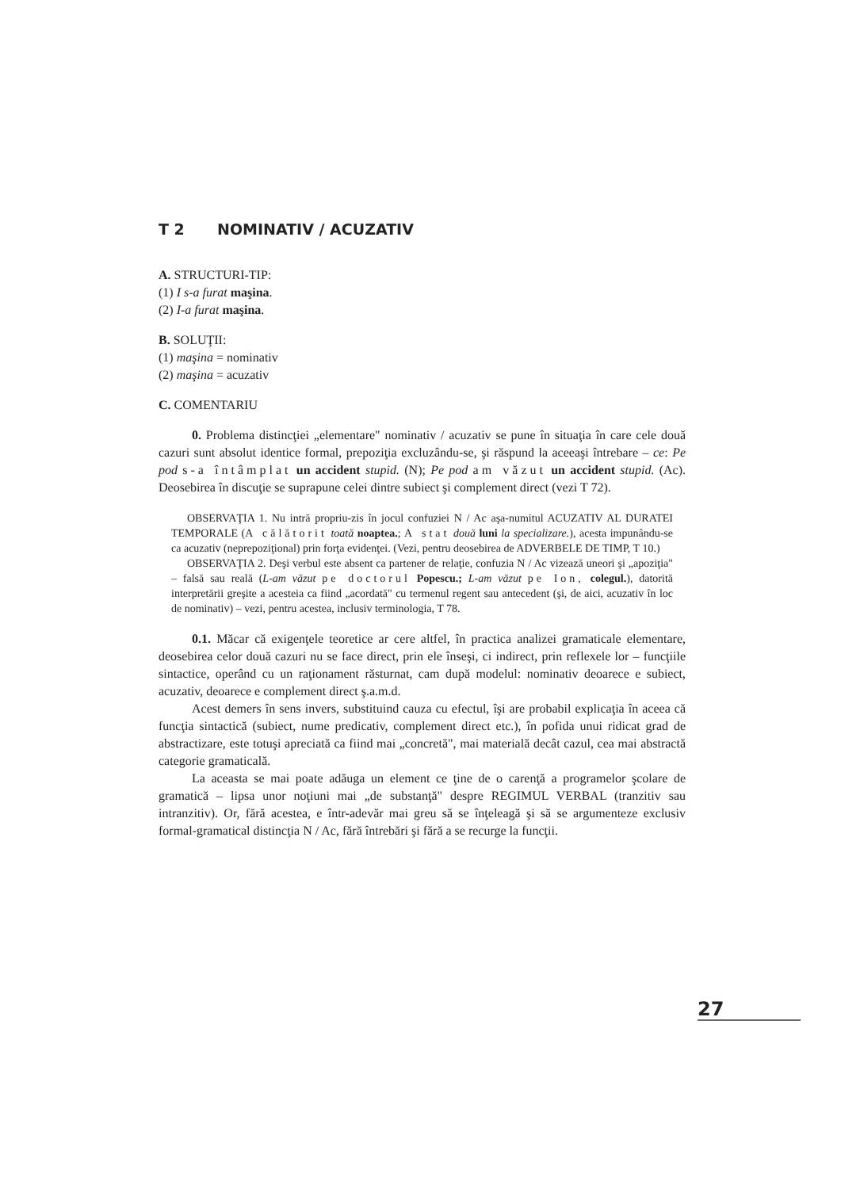T 2 NOMINATIV / ACUZATIV
A. STRUCTURI-TIP:
(1) I s-a furat maşina.
(2) I-a furat maşina.
B. SOLUŢII:
(1) maşina = nominativ
(2) maşina = acuzativ
C. COMENTARIU
0. Problema distincţiei „elementare" nominativ / acuzativ se pune în situaţia în care cele două cazuri sunt absolut identice formal, prepoziţia excluzându-se, şi răspund la aceeaşi întrebare – ce: Pe pod s-a întâmplat un accident stupid. (N); Pe pod am văzut un accident stupid. (Ac). Deosebirea în discuţie se suprapune celei dintre subiect şi complement direct (vezi T 72).
OBSERVAŢIA 1. Nu intră propriu-zis în jocul confuziei N / Ac aşa-numitul ACUZATIV AL DURATEI TEMPORALE (A călătorit toată noaptea.; A stat două luni la specializare.), acesta impunându-se ca acuzativ (neprepoziţional) prin forţa evidenţei. (Vezi, pentru deosebirea de ADVERBELE DE TIMP, T 10.)
OBSERVAŢIA 2. Deşi verbul este absent ca partener de relaţie, confuzia N / Ac vizează uneori şi „apoziţia" – falsă sau reală (L-am văzut pe doctorul Popescu.; L-am văzut pe Ion, colegul.), datorită interpretării greşite a acesteia ca fiind „acordată" cu termenul regent sau antecedent (şi, de aici, acuzativ în loc de nominativ) – vezi, pentru acestea, inclusiv terminologia, T 78.
0.1. Măcar că exigenţele teoretice ar cere altfel, în practica analizei gramaticale elementare, deosebirea celor două cazuri nu se face direct, prin ele înseşi, ci indirect, prin reflexele lor – funcţiile sintactice, operând cu un raţionament răsturnat, cam după modelul: nominativ deoarece e subiect, acuzativ, deoarece e complement direct ş.a.m.d.
Acest demers în sens invers, substituind cauza cu efectul, îşi are probabil explicaţia în aceea că funcţia sintactică (subiect, nume predicativ, complement direct etc.), în pofida unui ridicat grad de abstractizare, este totuşi apreciată ca fiind mai „concretă", mai materială decât cazul, cea mai abstractă categorie gramaticală.
La aceasta se mai poate adăuga un element ce ţine de o carenţă a programelor şcolare de gramatică – lipsa unor noţiuni mai „de substanţă" despre REGIMUL VERBAL (tranzitiv sau intranzitiv). Or, fără acestea, e într-adevăr mai greu să se înţeleagă şi să se argumenteze exclusiv formal-gramatical distincţia N / Ac, fără întrebări şi fără a se recurge la funcţii.
27